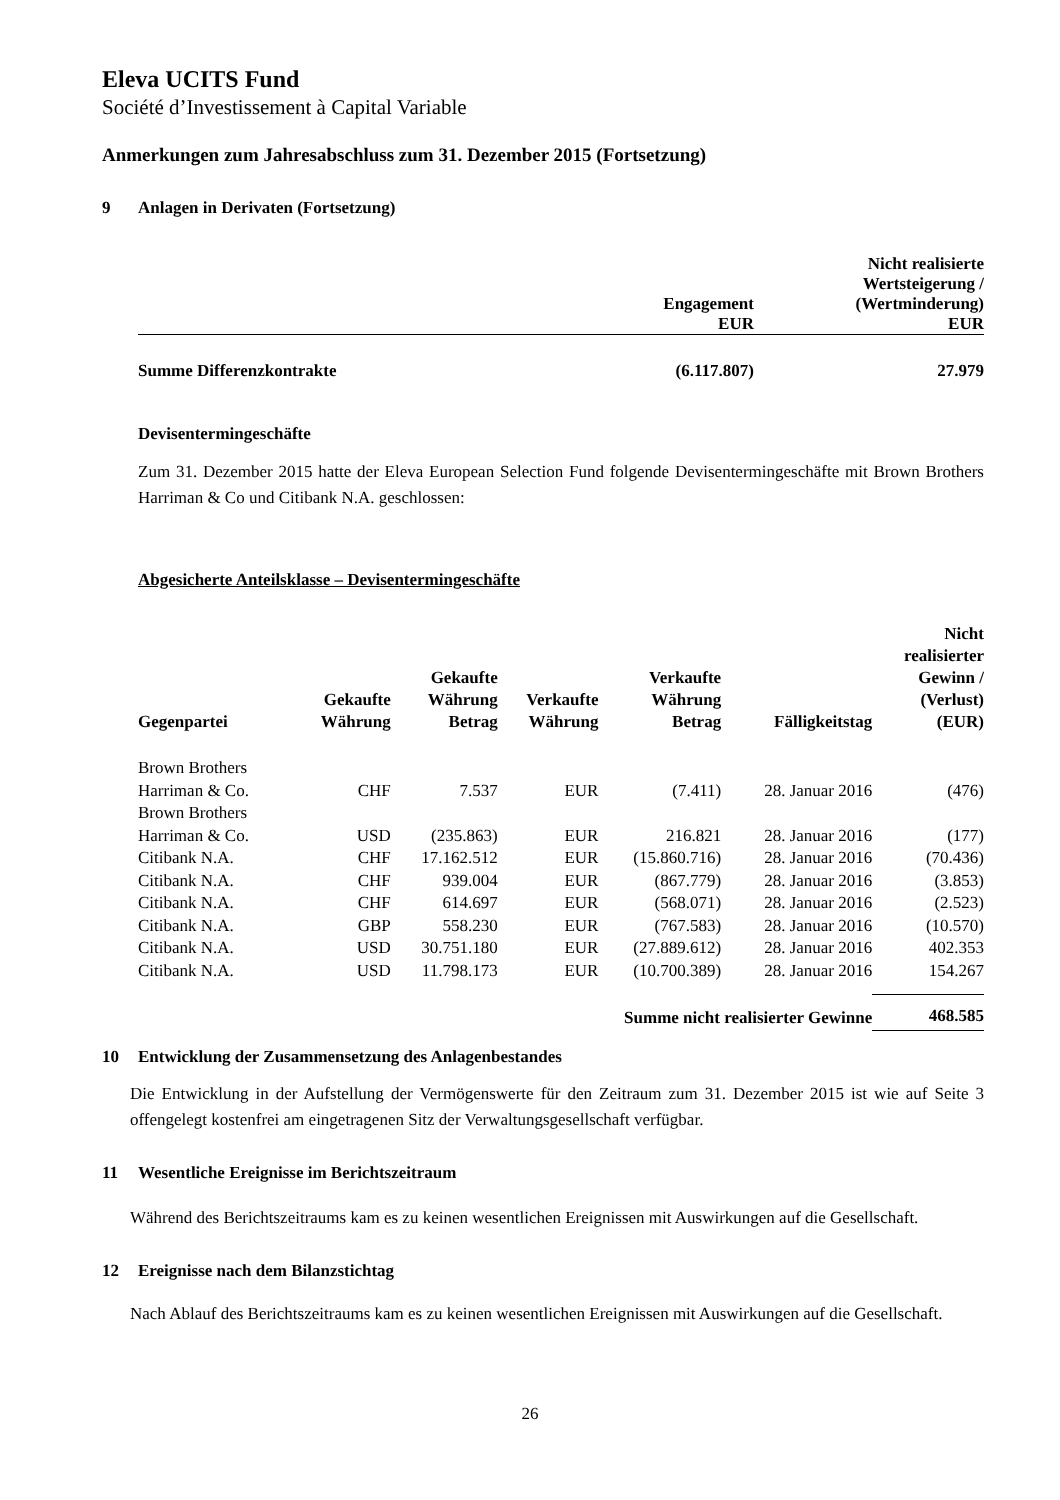Eleva UCITS Fund
Société d’Investissement à Capital Variable
Anmerkungen zum Jahresabschluss zum 31. Dezember 2015 (Fortsetzung)
9 Anlagen in Derivaten (Fortsetzung)
| | Engagement EUR | Nicht realisierte Wertsteigerung / (Wertminderung) EUR |
| --- | --- | --- |
| Summe Differenzkontrakte | (6.117.807) | 27.979 |
Devisentermingeschäfte
Zum 31. Dezember 2015 hatte der Eleva European Selection Fund folgende Devisentermingeschäfte mit Brown Brothers Harriman & Co und Citibank N.A. geschlossen:
Abgesicherte Anteilsklasse – Devisentermingeschäfte
| Gegenpartei | Gekaufte Währung | Gekaufte Währung Betrag | Verkaufte Währung | Verkaufte Währung Betrag | Fälligkeitstag | Nicht realisierter Gewinn / (Verlust) (EUR) |
| --- | --- | --- | --- | --- | --- | --- |
| Brown Brothers Harriman & Co. | CHF | 7.537 | EUR | (7.411) | 28. Januar 2016 | (476) |
| Brown Brothers Harriman & Co. | USD | (235.863) | EUR | 216.821 | 28. Januar 2016 | (177) |
| Citibank N.A. | CHF | 17.162.512 | EUR | (15.860.716) | 28. Januar 2016 | (70.436) |
| Citibank N.A. | CHF | 939.004 | EUR | (867.779) | 28. Januar 2016 | (3.853) |
| Citibank N.A. | CHF | 614.697 | EUR | (568.071) | 28. Januar 2016 | (2.523) |
| Citibank N.A. | GBP | 558.230 | EUR | (767.583) | 28. Januar 2016 | (10.570) |
| Citibank N.A. | USD | 30.751.180 | EUR | (27.889.612) | 28. Januar 2016 | 402.353 |
| Citibank N.A. | USD | 11.798.173 | EUR | (10.700.389) | 28. Januar 2016 | 154.267 |
| Summe nicht realisierter Gewinne | | | | | | 468.585 |
10 Entwicklung der Zusammensetzung des Anlagenbestandes
Die Entwicklung in der Aufstellung der Vermögenswerte für den Zeitraum zum 31. Dezember 2015 ist wie auf Seite 3 offengelegt kostenfrei am eingetragenen Sitz der Verwaltungsgesellschaft verfügbar.
11 Wesentliche Ereignisse im Berichtszeitraum
Während des Berichtszeitraums kam es zu keinen wesentlichen Ereignissen mit Auswirkungen auf die Gesellschaft.
12 Ereignisse nach dem Bilanzstichtag
Nach Ablauf des Berichtszeitraums kam es zu keinen wesentlichen Ereignissen mit Auswirkungen auf die Gesellschaft.
26